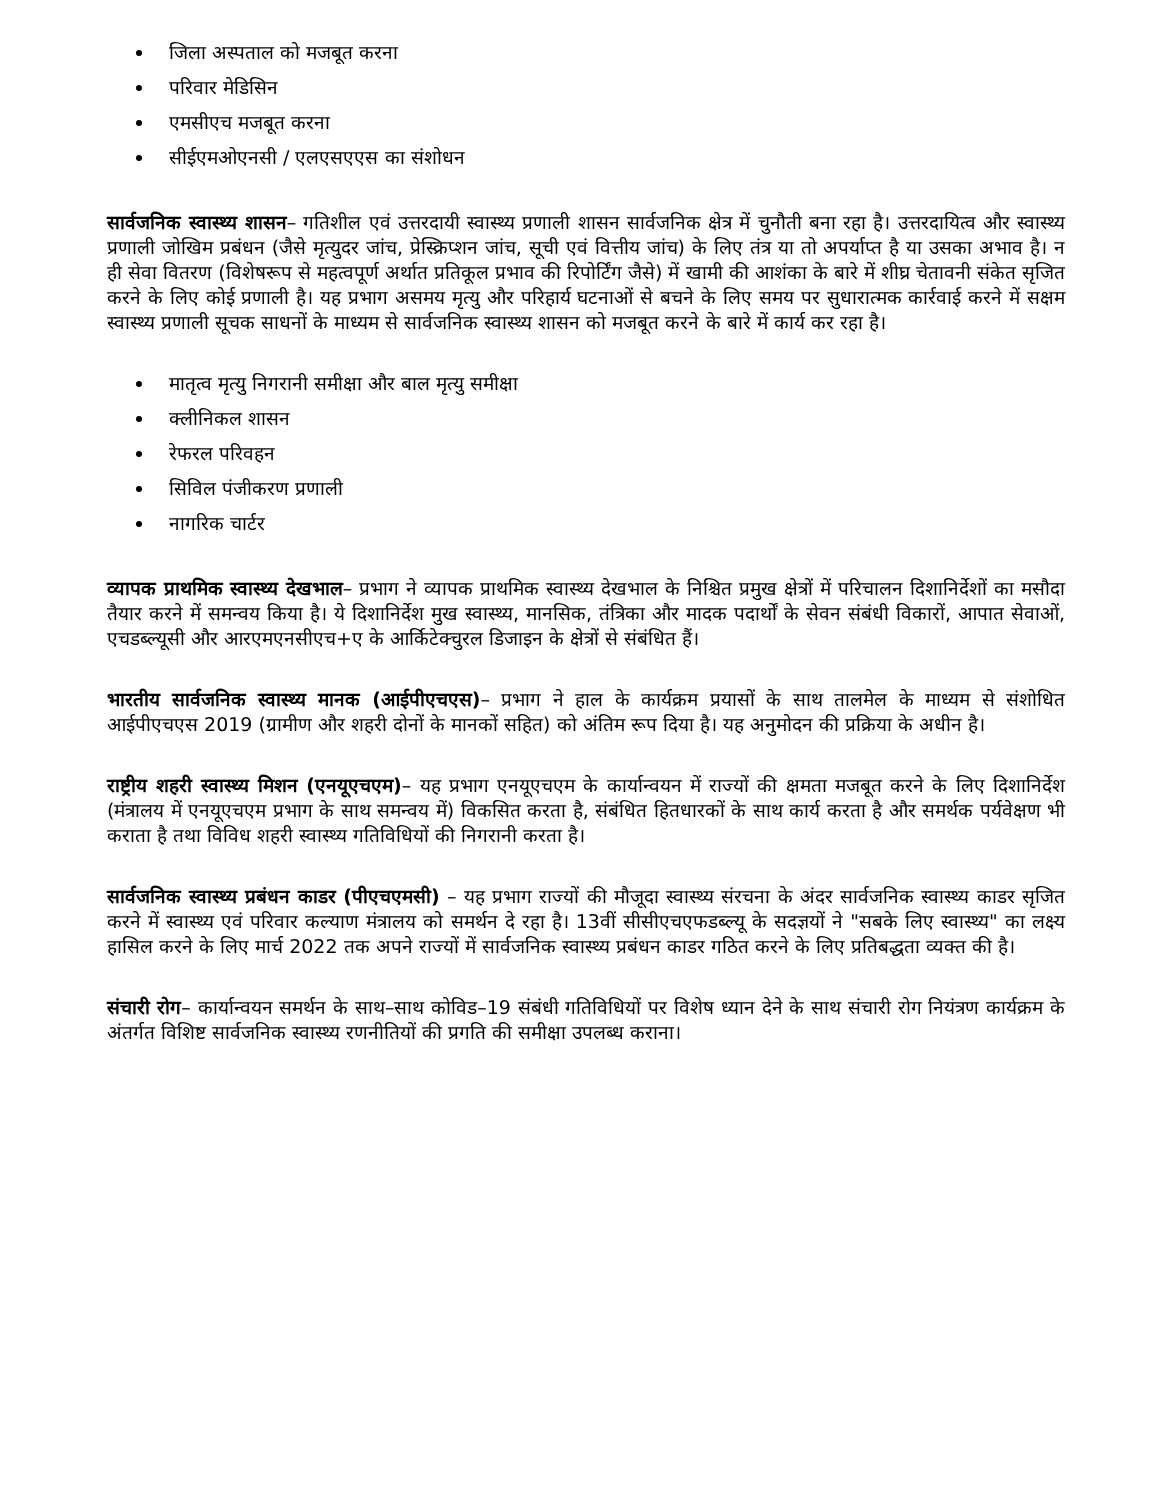जिला अस्पताल को मजबूत करना
परिवार मेडिसिन
एमसीएच मजबूत करना
सीईएमओएनसी / एलएसएएस का संशोधन
सार्वजनिक स्वास्थ्य शासन– गतिशील एवं उत्तरदायी स्वास्थ्य प्रणाली शासन सार्वजनिक क्षेत्र में चुनौती बना रहा है। उत्तरदायित्व और स्वास्थ्य प्रणाली जोखिम प्रबंधन (जैसे मृत्युदर जांच, प्रेस्क्रिप्शन जांच, सूची एवं वित्तीय जांच) के लिए तंत्र या तो अपर्याप्त है या उसका अभाव है। न ही सेवा वितरण (विशेषरूप से महत्वपूर्ण अर्थात प्रतिकूल प्रभाव की रिपोर्टिंग जैसे) में खामी की आशंका के बारे में शीघ्र चेतावनी संकेत सृजित करने के लिए कोई प्रणाली है। यह प्रभाग असमय मृत्यु और परिहार्य घटनाओं से बचने के लिए समय पर सुधारात्मक कार्रवाई करने में सक्षम स्वास्थ्य प्रणाली सूचक साधनों के माध्यम से सार्वजनिक स्वास्थ्य शासन को मजबूत करने के बारे में कार्य कर रहा है।
मातृत्व मृत्यु निगरानी समीक्षा और बाल मृत्यु समीक्षा
क्लीनिकल शासन
रेफरल परिवहन
सिविल पंजीकरण प्रणाली
नागरिक चार्टर
व्यापक प्राथमिक स्वास्थ्य देखभाल– प्रभाग ने व्यापक प्राथमिक स्वास्थ्य देखभाल के निश्चित प्रमुख क्षेत्रों में परिचालन दिशानिर्देशों का मसौदा तैयार करने में समन्वय किया है। ये दिशानिर्देश मुख स्वास्थ्य, मानसिक, तंत्रिका और मादक पदार्थों के सेवन संबंधी विकारों, आपात सेवाओं, एचडब्ल्यूसी और आरएमएनसीएच+ए के आर्किटेक्चुरल डिजाइन के क्षेत्रों से संबंधित हैं।
भारतीय सार्वजनिक स्वास्थ्य मानक (आईपीएचएस)– प्रभाग ने हाल के कार्यक्रम प्रयासों के साथ तालमेल के माध्यम से संशोधित आईपीएचएस 2019 (ग्रामीण और शहरी दोनों के मानकों सहित) को अंतिम रूप दिया है। यह अनुमोदन की प्रक्रिया के अधीन है।
राष्ट्रीय शहरी स्वास्थ्य मिशन (एनयूएचएम)– यह प्रभाग एनयूएचएम के कार्यान्वयन में राज्यों की क्षमता मजबूत करने के लिए दिशानिर्देश (मंत्रालय में एनयूएचएम प्रभाग के साथ समन्वय में) विकसित करता है, संबंधित हितधारकों के साथ कार्य करता है और समर्थक पर्यवेक्षण भी कराता है तथा विविध शहरी स्वास्थ्य गतिविधियों की निगरानी करता है।
सार्वजनिक स्वास्थ्य प्रबंधन काडर (पीएचएमसी) – यह प्रभाग राज्यों की मौजूदा स्वास्थ्य संरचना के अंदर सार्वजनिक स्वास्थ्य काडर सृजित करने में स्वास्थ्य एवं परिवार कल्याण मंत्रालय को समर्थन दे रहा है। 13वीं सीसीएचएफडब्ल्यू के सदज्ञयों ने "सबके लिए स्वास्थ्य" का लक्ष्य हासिल करने के लिए मार्च 2022 तक अपने राज्यों में सार्वजनिक स्वास्थ्य प्रबंधन काडर गठित करने के लिए प्रतिबद्धता व्यक्त की है।
संचारी रोग– कार्यान्वयन समर्थन के साथ–साथ कोविड–19 संबंधी गतिविधियों पर विशेष ध्यान देने के साथ संचारी रोग नियंत्रण कार्यक्रम के अंतर्गत विशिष्ट सार्वजनिक स्वास्थ्य रणनीतियों की प्रगति की समीक्षा उपलब्ध कराना।